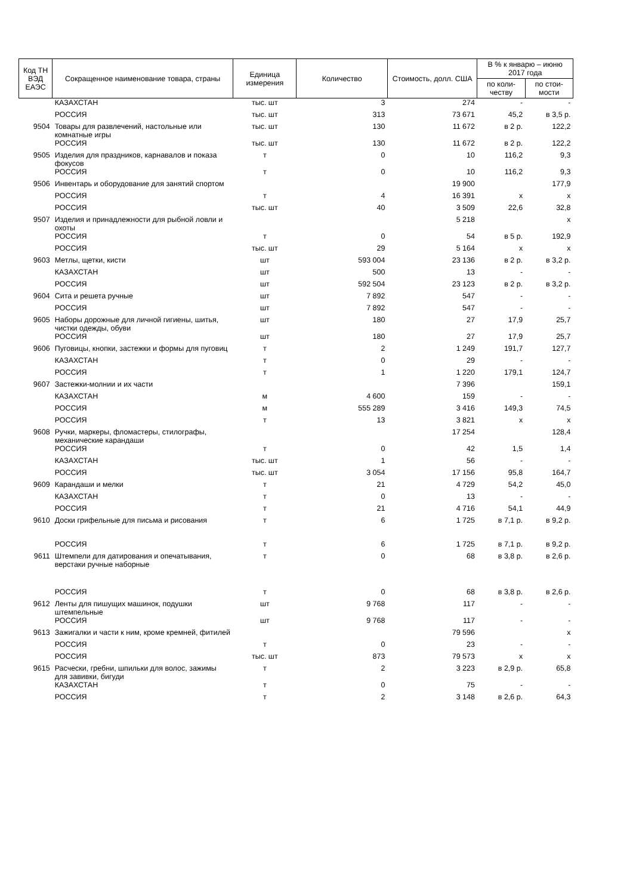| Код ТН ВЭД ЕАЭС | Сокращенное наименование товара, страны | Единица измерения | Количество | Стоимость, долл. США | В % к январю – июню 2017 года | |
| --- | --- | --- | --- | --- | --- | --- |
| | | | | | по коли-честву | по стои-мости |
| | КАЗАХСТАН | тыс. шт | 3 | 274 | - | - |
| | РОССИЯ | тыс. шт | 313 | 73 671 | 45,2 | в 3,5 р. |
| 9504 | Товары для развлечений, настольные или комнатные игры | тыс. шт | 130 | 11 672 | в 2 р. | 122,2 |
| | РОССИЯ | тыс. шт | 130 | 11 672 | в 2 р. | 122,2 |
| 9505 | Изделия для праздников, карнавалов и показа фокусов | т | 0 | 10 | 116,2 | 9,3 |
| | РОССИЯ | т | 0 | 10 | 116,2 | 9,3 |
| 9506 | Инвентарь и оборудование для занятий спортом | | | 19 900 | | 177,9 |
| | РОССИЯ | т | 4 | 16 391 | х | х |
| | РОССИЯ | тыс. шт | 40 | 3 509 | 22,6 | 32,8 |
| 9507 | Изделия и принадлежности для рыбной ловли и охоты | | | 5 218 | | х |
| | РОССИЯ | т | 0 | 54 | в 5 р. | 192,9 |
| | РОССИЯ | тыс. шт | 29 | 5 164 | х | х |
| 9603 | Метлы, щетки, кисти | шт | 593 004 | 23 136 | в 2 р. | в 3,2 р. |
| | КАЗАХСТАН | шт | 500 | 13 | - | - |
| | РОССИЯ | шт | 592 504 | 23 123 | в 2 р. | в 3,2 р. |
| 9604 | Сита и решета ручные | шт | 7 892 | 547 | - | - |
| | РОССИЯ | шт | 7 892 | 547 | - | - |
| 9605 | Наборы дорожные для личной гигиены, шитья, чистки одежды, обуви | шт | 180 | 27 | 17,9 | 25,7 |
| | РОССИЯ | шт | 180 | 27 | 17,9 | 25,7 |
| 9606 | Пуговицы, кнопки, застежки и формы для пуговиц | т | 2 | 1 249 | 191,7 | 127,7 |
| | КАЗАХСТАН | т | 0 | 29 | - | - |
| | РОССИЯ | т | 1 | 1 220 | 179,1 | 124,7 |
| 9607 | Застежки-молнии и их части | | | 7 396 | | 159,1 |
| | КАЗАХСТАН | м | 4 600 | 159 | - | - |
| | РОССИЯ | м | 555 289 | 3 416 | 149,3 | 74,5 |
| | РОССИЯ | т | 13 | 3 821 | х | х |
| 9608 | Ручки, маркеры, фломастеры, стилографы, механические карандаши | | | 17 254 | | 128,4 |
| | РОССИЯ | т | 0 | 42 | 1,5 | 1,4 |
| | КАЗАХСТАН | тыс. шт | 1 | 56 | - | - |
| | РОССИЯ | тыс. шт | 3 054 | 17 156 | 95,8 | 164,7 |
| 9609 | Карандаши и мелки | т | 21 | 4 729 | 54,2 | 45,0 |
| | КАЗАХСТАН | т | 0 | 13 | - | - |
| | РОССИЯ | т | 21 | 4 716 | 54,1 | 44,9 |
| 9610 | Доски грифельные для письма и рисования | т | 6 | 1 725 | в 7,1 р. | в 9,2 р. |
| | РОССИЯ | т | 6 | 1 725 | в 7,1 р. | в 9,2 р. |
| 9611 | Штемпели для датирования и опечатывания, верстаки ручные наборные | т | 0 | 68 | в 3,8 р. | в 2,6 р. |
| | РОССИЯ | т | 0 | 68 | в 3,8 р. | в 2,6 р. |
| 9612 | Ленты для пишущих машинок, подушки штемпельные | шт | 9 768 | 117 | - | - |
| | РОССИЯ | шт | 9 768 | 117 | - | - |
| 9613 | Зажигалки и части к ним, кроме кремней, фитилей | | | 79 596 | | х |
| | РОССИЯ | т | 0 | 23 | - | - |
| | РОССИЯ | тыс. шт | 873 | 79 573 | х | х |
| 9615 | Расчески, гребни, шпильки для волос, зажимы для завивки, бигуди | т | 2 | 3 223 | в 2,9 р. | 65,8 |
| | КАЗАХСТАН | т | 0 | 75 | - | - |
| | РОССИЯ | т | 2 | 3 148 | в 2,6 р. | 64,3 |